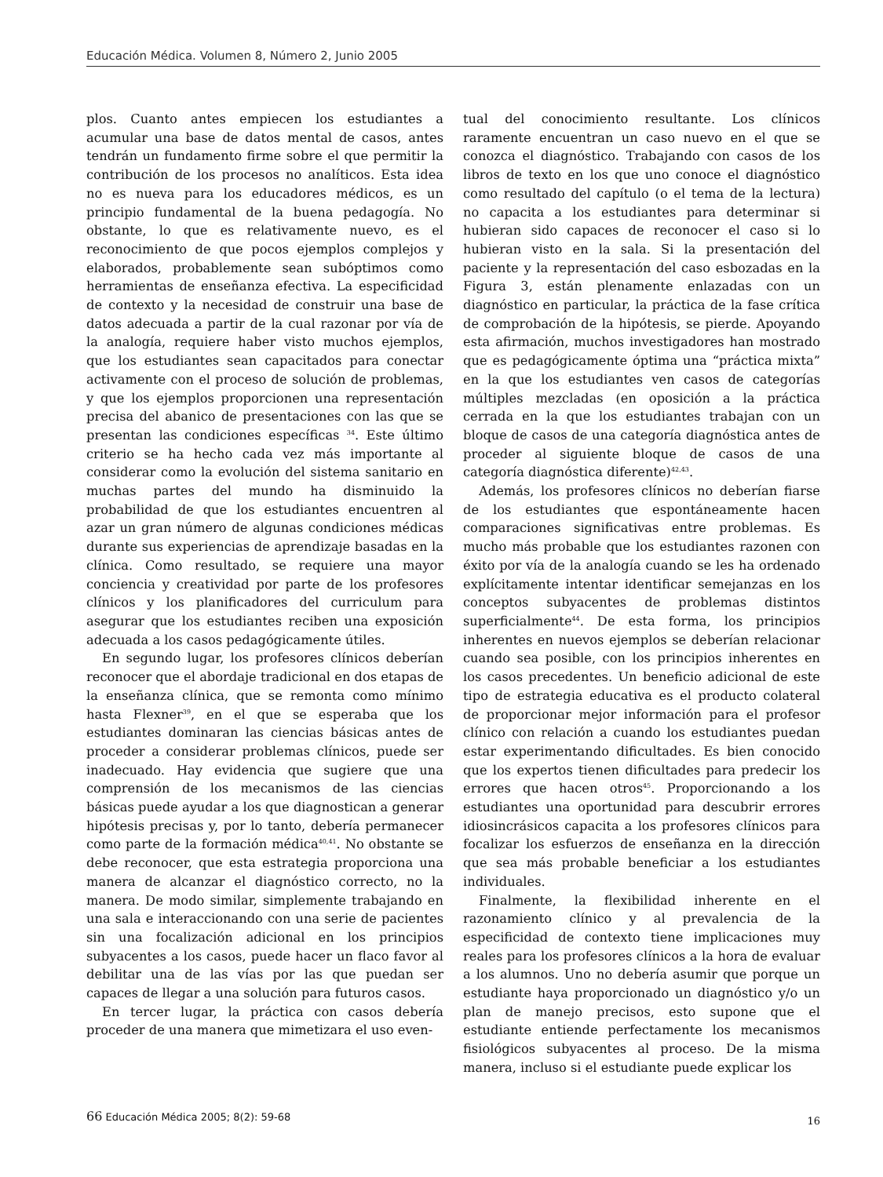Educación Médica. Volumen 8, Número 2, Junio 2005
plos. Cuanto antes empiecen los estudiantes a acumular una base de datos mental de casos, antes tendrán un fundamento firme sobre el que permitir la contribución de los procesos no analíticos. Esta idea no es nueva para los educadores médicos, es un principio fundamental de la buena pedagogía. No obstante, lo que es relativamente nuevo, es el reconocimiento de que pocos ejemplos complejos y elaborados, probablemente sean subóptimos como herramientas de enseñanza efectiva. La especificidad de contexto y la necesidad de construir una base de datos adecuada a partir de la cual razonar por vía de la analogía, requiere haber visto muchos ejemplos, que los estudiantes sean capacitados para conectar activamente con el proceso de solución de problemas, y que los ejemplos proporcionen una representación precisa del abanico de presentaciones con las que se presentan las condiciones específicas <sup>34</sup>. Este último criterio se ha hecho cada vez más importante al considerar como la evolución del sistema sanitario en muchas partes del mundo ha disminuido la probabilidad de que los estudiantes encuentren al azar un gran número de algunas condiciones médicas durante sus experiencias de aprendizaje basadas en la clínica. Como resultado, se requiere una mayor conciencia y creatividad por parte de los profesores clínicos y los planificadores del curriculum para asegurar que los estudiantes reciben una exposición adecuada a los casos pedagógicamente útiles.
En segundo lugar, los profesores clínicos deberían reconocer que el abordaje tradicional en dos etapas de la enseñanza clínica, que se remonta como mínimo hasta Flexner<sup>39</sup>, en el que se esperaba que los estudiantes dominaran las ciencias básicas antes de proceder a considerar problemas clínicos, puede ser inadecuado. Hay evidencia que sugiere que una comprensión de los mecanismos de las ciencias básicas puede ayudar a los que diagnostican a generar hipótesis precisas y, por lo tanto, debería permanecer como parte de la formación médica<sup>40,41</sup>. No obstante se debe reconocer, que esta estrategia proporciona una manera de alcanzar el diagnóstico correcto, no la manera. De modo similar, simplemente trabajando en una sala e interaccionando con una serie de pacientes sin una focalización adicional en los principios subyacentes a los casos, puede hacer un flaco favor al debilitar una de las vías por las que puedan ser capaces de llegar a una solución para futuros casos.
En tercer lugar, la práctica con casos debería proceder de una manera que mimetizara el uso even-
tual del conocimiento resultante. Los clínicos raramente encuentran un caso nuevo en el que se conozca el diagnóstico. Trabajando con casos de los libros de texto en los que uno conoce el diagnóstico como resultado del capítulo (o el tema de la lectura) no capacita a los estudiantes para determinar si hubieran sido capaces de reconocer el caso si lo hubieran visto en la sala. Si la presentación del paciente y la representación del caso esbozadas en la Figura 3, están plenamente enlazadas con un diagnóstico en particular, la práctica de la fase crítica de comprobación de la hipótesis, se pierde. Apoyando esta afirmación, muchos investigadores han mostrado que es pedagógicamente óptima una “práctica mixta” en la que los estudiantes ven casos de categorías múltiples mezcladas (en oposición a la práctica cerrada en la que los estudiantes trabajan con un bloque de casos de una categoría diagnóstica antes de proceder al siguiente bloque de casos de una categoría diagnóstica diferente)<sup>42,43</sup>.
Además, los profesores clínicos no deberían fiarse de los estudiantes que espontáneamente hacen comparaciones significativas entre problemas. Es mucho más probable que los estudiantes razonen con éxito por vía de la analogía cuando se les ha ordenado explícitamente intentar identificar semejanzas en los conceptos subyacentes de problemas distintos superficialmente<sup>44</sup>. De esta forma, los principios inherentes en nuevos ejemplos se deberían relacionar cuando sea posible, con los principios inherentes en los casos precedentes. Un beneficio adicional de este tipo de estrategia educativa es el producto colateral de proporcionar mejor información para el profesor clínico con relación a cuando los estudiantes puedan estar experimentando dificultades. Es bien conocido que los expertos tienen dificultades para predecir los errores que hacen otros<sup>45</sup>. Proporcionando a los estudiantes una oportunidad para descubrir errores idiosincrásicos capacita a los profesores clínicos para focalizar los esfuerzos de enseñanza en la dirección que sea más probable beneficiar a los estudiantes individuales.
Finalmente, la flexibilidad inherente en el razonamiento clínico y al prevalencia de la especificidad de contexto tiene implicaciones muy reales para los profesores clínicos a la hora de evaluar a los alumnos. Uno no debería asumir que porque un estudiante haya proporcionado un diagnóstico y/o un plan de manejo precisos, esto supone que el estudiante entiende perfectamente los mecanismos fisiológicos subyacentes al proceso. De la misma manera, incluso si el estudiante puede explicar los
66 Educación Médica 2005; 8(2): 59-68 16